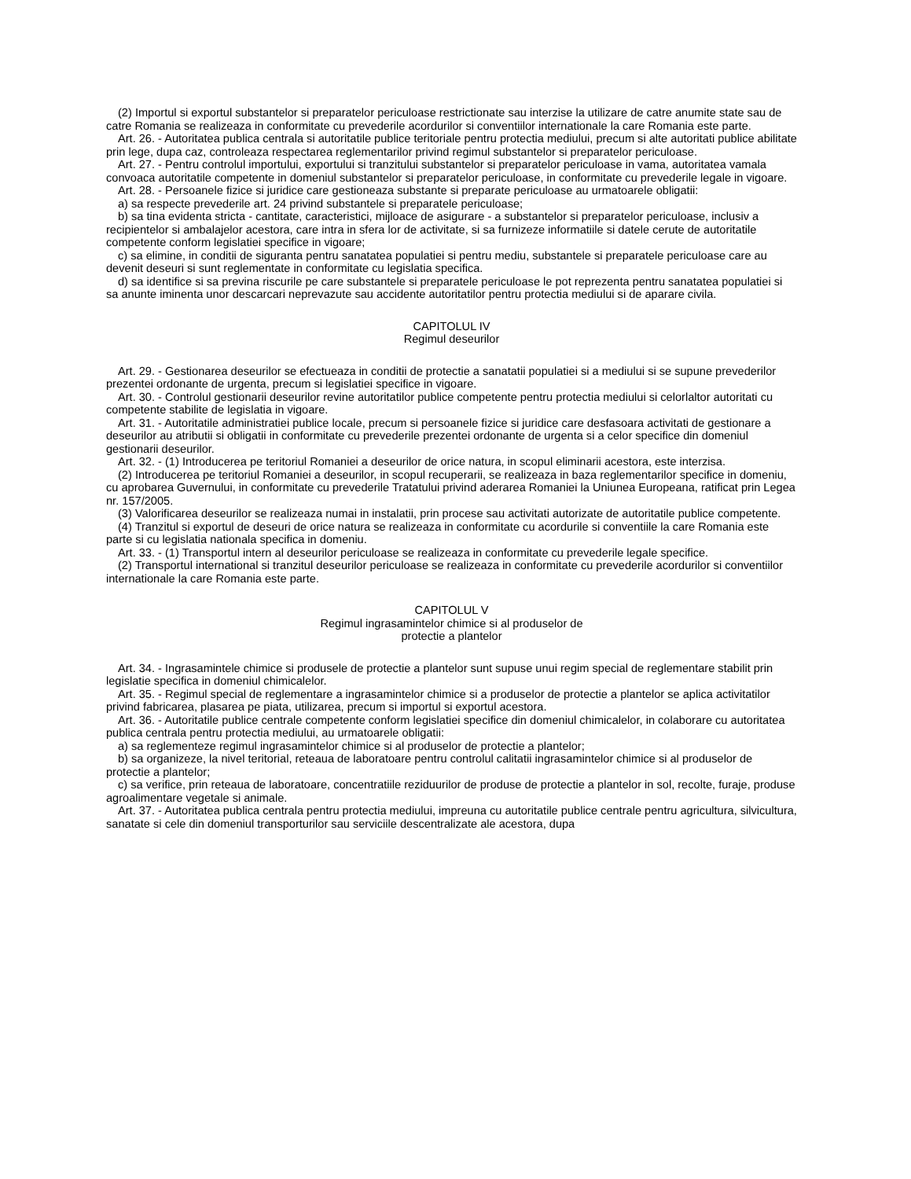(2) Importul si exportul substantelor si preparatelor periculoase restrictionate sau interzise la utilizare de catre anumite state sau de catre Romania se realizeaza in conformitate cu prevederile acordurilor si conventiilor internationale la care Romania este parte.
Art. 26. - Autoritatea publica centrala si autoritatile publice teritoriale pentru protectia mediului, precum si alte autoritati publice abilitate prin lege, dupa caz, controleaza respectarea reglementarilor privind regimul substantelor si preparatelor periculoase.
Art. 27. - Pentru controlul importului, exportului si tranzitului substantelor si preparatelor periculoase in vama, autoritatea vamala convoaca autoritatile competente in domeniul substantelor si preparatelor periculoase, in conformitate cu prevederile legale in vigoare.
Art. 28. - Persoanele fizice si juridice care gestioneaza substante si preparate periculoase au urmatoarele obligatii:
a) sa respecte prevederile art. 24 privind substantele si preparatele periculoase;
b) sa tina evidenta stricta - cantitate, caracteristici, mijloace de asigurare - a substantelor si preparatelor periculoase, inclusiv a recipientelor si ambalajelor acestora, care intra in sfera lor de activitate, si sa furnizeze informatiile si datele cerute de autoritatile competente conform legislatiei specifice in vigoare;
c) sa elimine, in conditii de siguranta pentru sanatatea populatiei si pentru mediu, substantele si preparatele periculoase care au devenit deseuri si sunt reglementate in conformitate cu legislatia specifica.
d) sa identifice si sa previna riscurile pe care substantele si preparatele periculoase le pot reprezenta pentru sanatatea populatiei si sa anunte iminenta unor descarcari neprevazute sau accidente autoritatilor pentru protectia mediului si de aparare civila.
CAPITOLUL IV
Regimul deseurilor
Art. 29. - Gestionarea deseurilor se efectueaza in conditii de protectie a sanatatii populatiei si a mediului si se supune prevederilor prezentei ordonante de urgenta, precum si legislatiei specifice in vigoare.
Art. 30. - Controlul gestionarii deseurilor revine autoritatilor publice competente pentru protectia mediului si celorlaltor autoritati cu competente stabilite de legislatia in vigoare.
Art. 31. - Autoritatile administratiei publice locale, precum si persoanele fizice si juridice care desfasoara activitati de gestionare a deseurilor au atributii si obligatii in conformitate cu prevederile prezentei ordonante de urgenta si a celor specifice din domeniul gestionarii deseurilor.
Art. 32. - (1) Introducerea pe teritoriul Romaniei a deseurilor de orice natura, in scopul eliminarii acestora, este interzisa.
(2) Introducerea pe teritoriul Romaniei a deseurilor, in scopul recuperarii, se realizeaza in baza reglementarilor specifice in domeniu, cu aprobarea Guvernului, in conformitate cu prevederile Tratatului privind aderarea Romaniei la Uniunea Europeana, ratificat prin Legea nr. 157/2005.
(3) Valorificarea deseurilor se realizeaza numai in instalatii, prin procese sau activitati autorizate de autoritatile publice competente.
(4) Tranzitul si exportul de deseuri de orice natura se realizeaza in conformitate cu acordurile si conventiile la care Romania este parte si cu legislatia nationala specifica in domeniu.
Art. 33. - (1) Transportul intern al deseurilor periculoase se realizeaza in conformitate cu prevederile legale specifice.
(2) Transportul international si tranzitul deseurilor periculoase se realizeaza in conformitate cu prevederile acordurilor si conventiilor internationale la care Romania este parte.
CAPITOLUL V
Regimul ingrasamintelor chimice si al produselor de
protectie a plantelor
Art. 34. - Ingrasamintele chimice si produsele de protectie a plantelor sunt supuse unui regim special de reglementare stabilit prin legislatie specifica in domeniul chimicalelor.
Art. 35. - Regimul special de reglementare a ingrasamintelor chimice si a produselor de protectie a plantelor se aplica activitatilor privind fabricarea, plasarea pe piata, utilizarea, precum si importul si exportul acestora.
Art. 36. - Autoritatile publice centrale competente conform legislatiei specifice din domeniul chimicalelor, in colaborare cu autoritatea publica centrala pentru protectia mediului, au urmatoarele obligatii:
a) sa reglementeze regimul ingrasamintelor chimice si al produselor de protectie a plantelor;
b) sa organizeze, la nivel teritorial, reteaua de laboratoare pentru controlul calitatii ingrasamintelor chimice si al produselor de protectie a plantelor;
c) sa verifice, prin reteaua de laboratoare, concentratiile reziduurilor de produse de protectie a plantelor in sol, recolte, furaje, produse agroalimentare vegetale si animale.
Art. 37. - Autoritatea publica centrala pentru protectia mediului, impreuna cu autoritatile publice centrale pentru agricultura, silvicultura, sanatate si cele din domeniul transporturilor sau serviciile descentralizate ale acestora, dupa